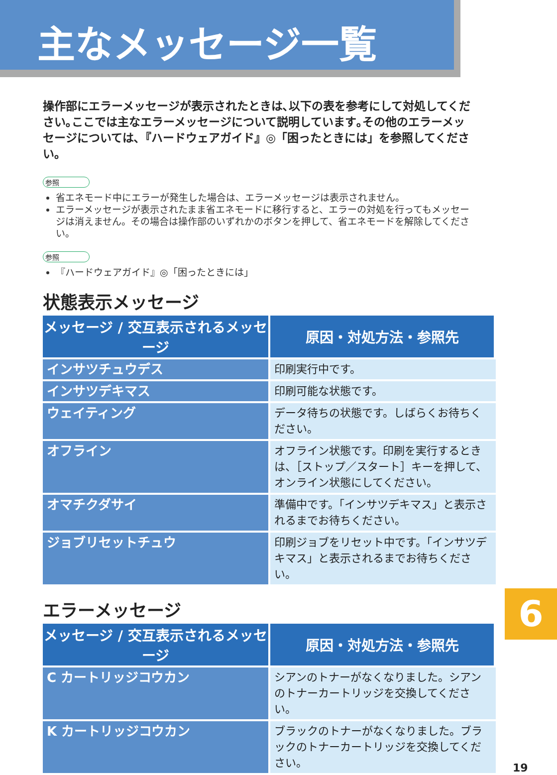主なメッセージ一覧
操作部にエラーメッセージが表示されたときは､以下の表を参考にして対処してください｡ここでは主なエラーメッセージについて説明しています｡その他のエラーメッセージについては､『ハードウェアガイド』◎「困ったときには」を参照してください。
参照
省エネモード中にエラーが発生した場合は、エラーメッセージは表示されません。
エラーメッセージが表示されたまま省エネモードに移行すると、エラーの対処を行ってもメッセージは消えません。その場合は操作部のいずれかのボタンを押して、省エネモードを解除してください。
参照
『ハードウェアガイド』◎「困ったときには」
状態表示メッセージ
| メッセージ / 交互表示されるメッセージ | 原因・対処方法・参照先 |
| --- | --- |
| インサツチュウデス | 印刷実行中です。 |
| インサツデキマス | 印刷可能な状態です。 |
| ウェイティング | データ待ちの状態です。しばらくお待ちください。 |
| オフライン | オフライン状態です。印刷を実行するときは、［ストップ／スタート］キーを押して、オンライン状態にしてください。 |
| オマチクダサイ | 準備中です。「インサツデキマス」と表示されるまでお待ちください。 |
| ジョブリセットチュウ | 印刷ジョブをリセット中です。「インサツデキマス」と表示されるまでお待ちください。 |
エラーメッセージ
| メッセージ / 交互表示されるメッセージ | 原因・対処方法・参照先 |
| --- | --- |
| C カートリッジコウカン | シアンのトナーがなくなりました。シアンのトナーカートリッジを交換してください。 |
| K カートリッジコウカン | ブラックのトナーがなくなりました。ブラックのトナーカートリッジを交換してください。 |
6
19